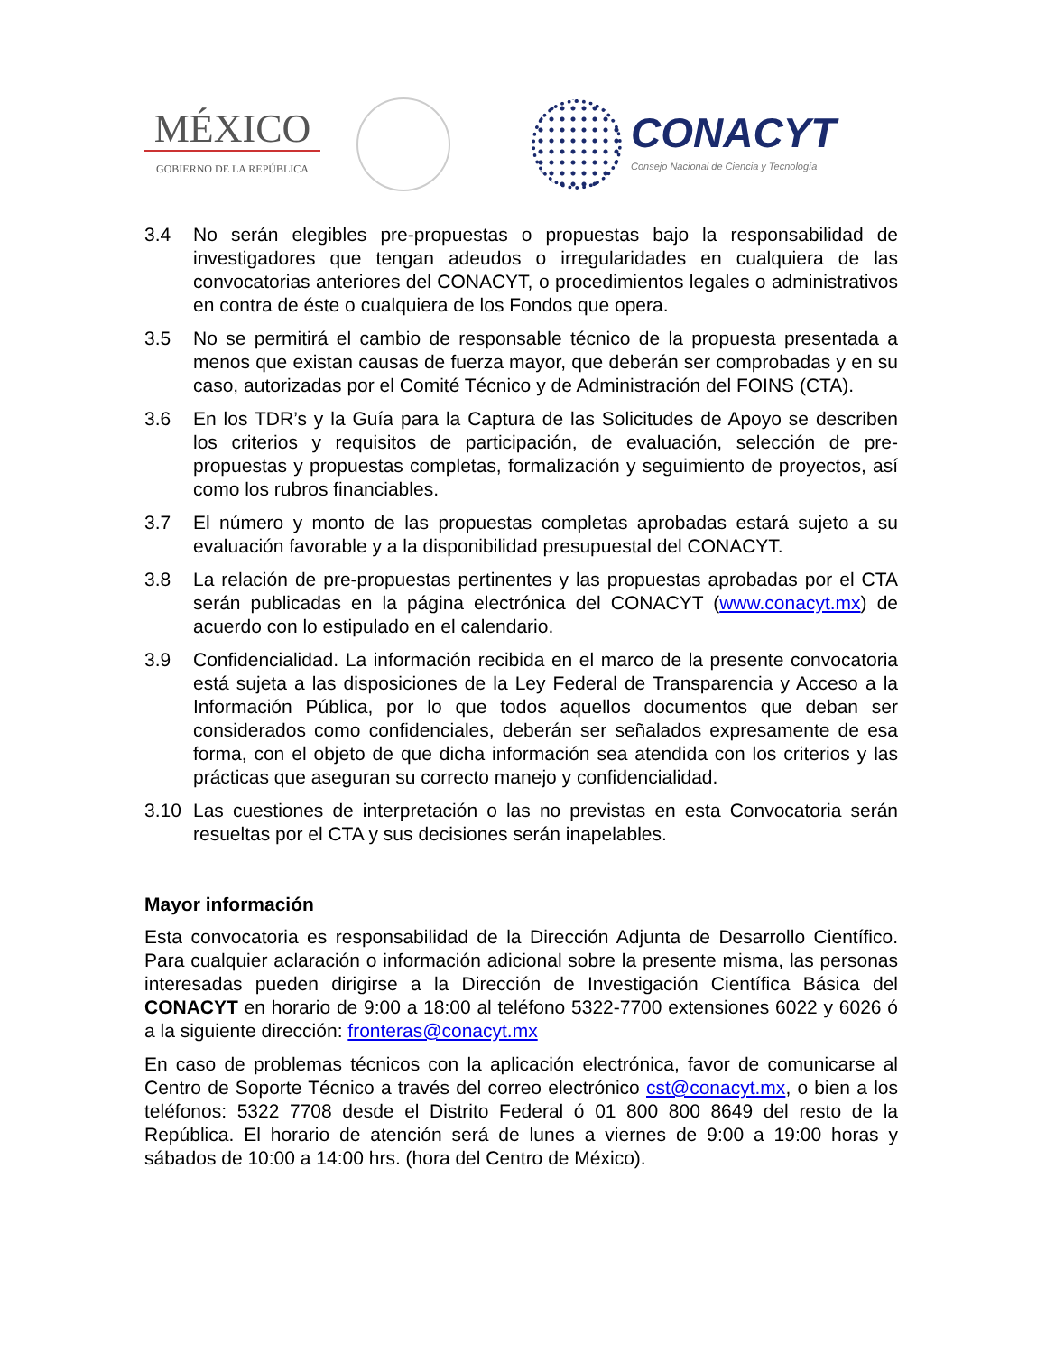MÉXICO
GOBIERNO DE LA REPÚBLICA
CONACYT
Consejo Nacional de Ciencia y Tecnología
3.4 No serán elegibles pre-propuestas o propuestas bajo la responsabilidad de investigadores que tengan adeudos o irregularidades en cualquiera de las convocatorias anteriores del CONACYT, o procedimientos legales o administrativos en contra de éste o cualquiera de los Fondos que opera.
3.5 No se permitirá el cambio de responsable técnico de la propuesta presentada a menos que existan causas de fuerza mayor, que deberán ser comprobadas y en su caso, autorizadas por el Comité Técnico y de Administración del FOINS (CTA).
3.6 En los TDR’s y la Guía para la Captura de las Solicitudes de Apoyo se describen los criterios y requisitos de participación, de evaluación, selección de pre-propuestas y propuestas completas, formalización y seguimiento de proyectos, así como los rubros financiables.
3.7 El número y monto de las propuestas completas aprobadas estará sujeto a su evaluación favorable y a la disponibilidad presupuestal del CONACYT.
3.8 La relación de pre-propuestas pertinentes y las propuestas aprobadas por el CTA serán publicadas en la página electrónica del CONACYT (www.conacyt.mx) de acuerdo con lo estipulado en el calendario.
3.9 Confidencialidad. La información recibida en el marco de la presente convocatoria está sujeta a las disposiciones de la Ley Federal de Transparencia y Acceso a la Información Pública, por lo que todos aquellos documentos que deban ser considerados como confidenciales, deberán ser señalados expresamente de esa forma, con el objeto de que dicha información sea atendida con los criterios y las prácticas que aseguran su correcto manejo y confidencialidad.
3.10 Las cuestiones de interpretación o las no previstas en esta Convocatoria serán resueltas por el CTA y sus decisiones serán inapelables.
Mayor información
Esta convocatoria es responsabilidad de la Dirección Adjunta de Desarrollo Científico. Para cualquier aclaración o información adicional sobre la presente misma, las personas interesadas pueden dirigirse a la Dirección de Investigación Científica Básica del CONACYT en horario de 9:00 a 18:00 al teléfono 5322-7700 extensiones 6022 y 6026 ó a la siguiente dirección: fronteras@conacyt.mx
En caso de problemas técnicos con la aplicación electrónica, favor de comunicarse al Centro de Soporte Técnico a través del correo electrónico cst@conacyt.mx, o bien a los teléfonos: 5322 7708 desde el Distrito Federal ó 01 800 800 8649 del resto de la República. El horario de atención será de lunes a viernes de 9:00 a 19:00 horas y sábados de 10:00 a 14:00 hrs. (hora del Centro de México).